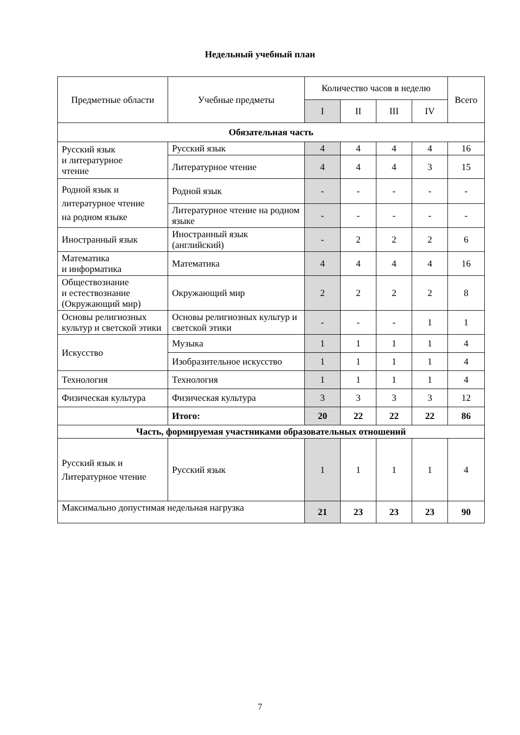Недельный учебный план
| Предметные области | Учебные предметы | Количество часов в неделю | | | | Всего |
| --- | --- | --- | --- | --- | --- | --- |
| | | I | II | III | IV | |
| Обязательная часть | | | | | | |
| Русский язык и литературное чтение | Русский язык | 4 | 4 | 4 | 4 | 16 |
| | Литературное чтение | 4 | 4 | 4 | 3 | 15 |
| Родной язык и литературное чтение на родном языке | Родной язык | - | - | - | - | - |
| | Литературное чтение на родном языке | - | - | - | - | - |
| Иностранный язык | Иностранный язык (английский) | - | 2 | 2 | 2 | 6 |
| Математика и информатика | Математика | 4 | 4 | 4 | 4 | 16 |
| Обществознание и естествознание (Окружающий мир) | Окружающий мир | 2 | 2 | 2 | 2 | 8 |
| Основы религиозных культур и светской этики | Основы религиозных культур и светской этики | - | - | - | 1 | 1 |
| Искусство | Музыка | 1 | 1 | 1 | 1 | 4 |
| | Изобразительное искусство | 1 | 1 | 1 | 1 | 4 |
| Технология | Технология | 1 | 1 | 1 | 1 | 4 |
| Физическая культура | Физическая культура | 3 | 3 | 3 | 3 | 12 |
| | Итого: | 20 | 22 | 22 | 22 | 86 |
| Часть, формируемая участниками образовательных отношений | | | | | | |
| Русский язык и Литературное чтение | Русский язык | 1 | 1 | 1 | 1 | 4 |
| Максимально допустимая недельная нагрузка | | 21 | 23 | 23 | 23 | 90 |
7